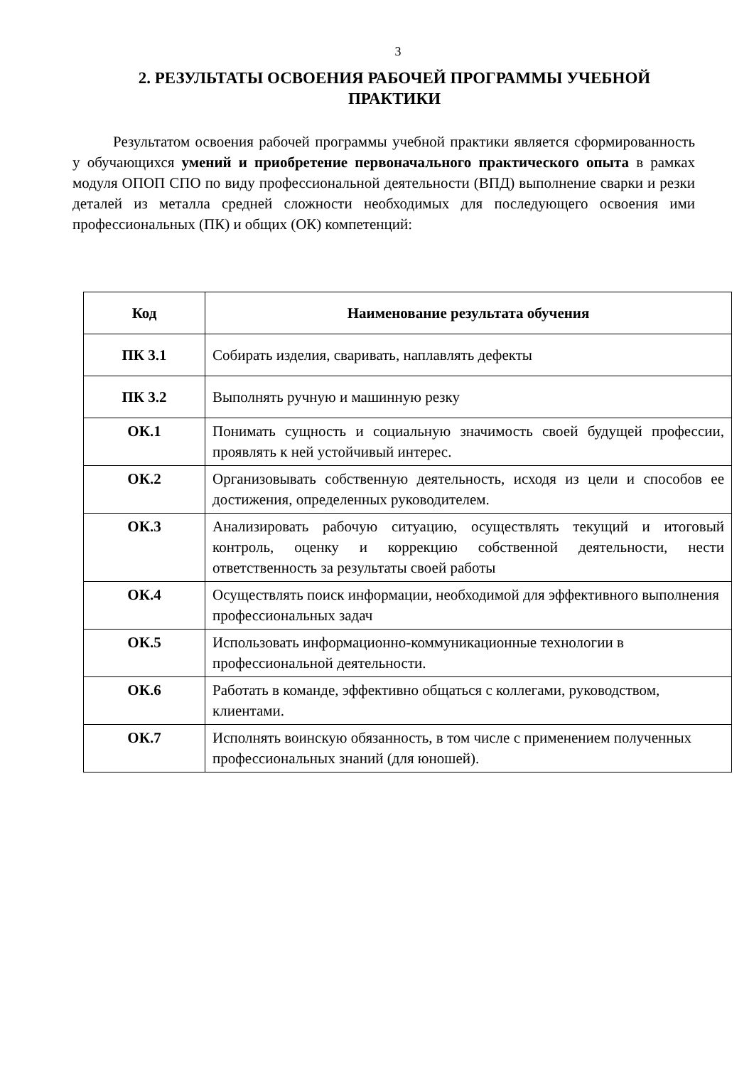3
2. РЕЗУЛЬТАТЫ ОСВОЕНИЯ РАБОЧЕЙ ПРОГРАММЫ УЧЕБНОЙ ПРАКТИКИ
Результатом освоения рабочей программы учебной практики является сформированность у обучающихся умений и приобретение первоначального практического опыта в рамках модуля ОПОП СПО по виду профессиональной деятельности (ВПД) выполнение сварки и резки деталей из металла средней сложности необходимых для последующего освоения ими профессиональных (ПК) и общих (ОК) компетенций:
| Код | Наименование результата обучения |
| --- | --- |
| ПК 3.1 | Собирать изделия, сваривать, наплавлять дефекты |
| ПК 3.2 | Выполнять ручную и машинную резку |
| ОК.1 | Понимать сущность и социальную значимость своей будущей профессии, проявлять к ней устойчивый интерес. |
| ОК.2 | Организовывать собственную деятельность, исходя из цели и способов ее достижения, определенных руководителем. |
| ОК.3 | Анализировать рабочую ситуацию, осуществлять текущий и итоговый контроль, оценку и коррекцию собственной деятельности, нести ответственность за результаты своей работы |
| ОК.4 | Осуществлять поиск информации, необходимой для эффективного выполнения профессиональных задач |
| ОК.5 | Использовать информационно-коммуникационные технологии в профессиональной деятельности. |
| ОК.6 | Работать в команде, эффективно общаться с коллегами, руководством, клиентами. |
| ОК.7 | Исполнять воинскую обязанность, в том числе с применением полученных профессиональных знаний (для юношей). |